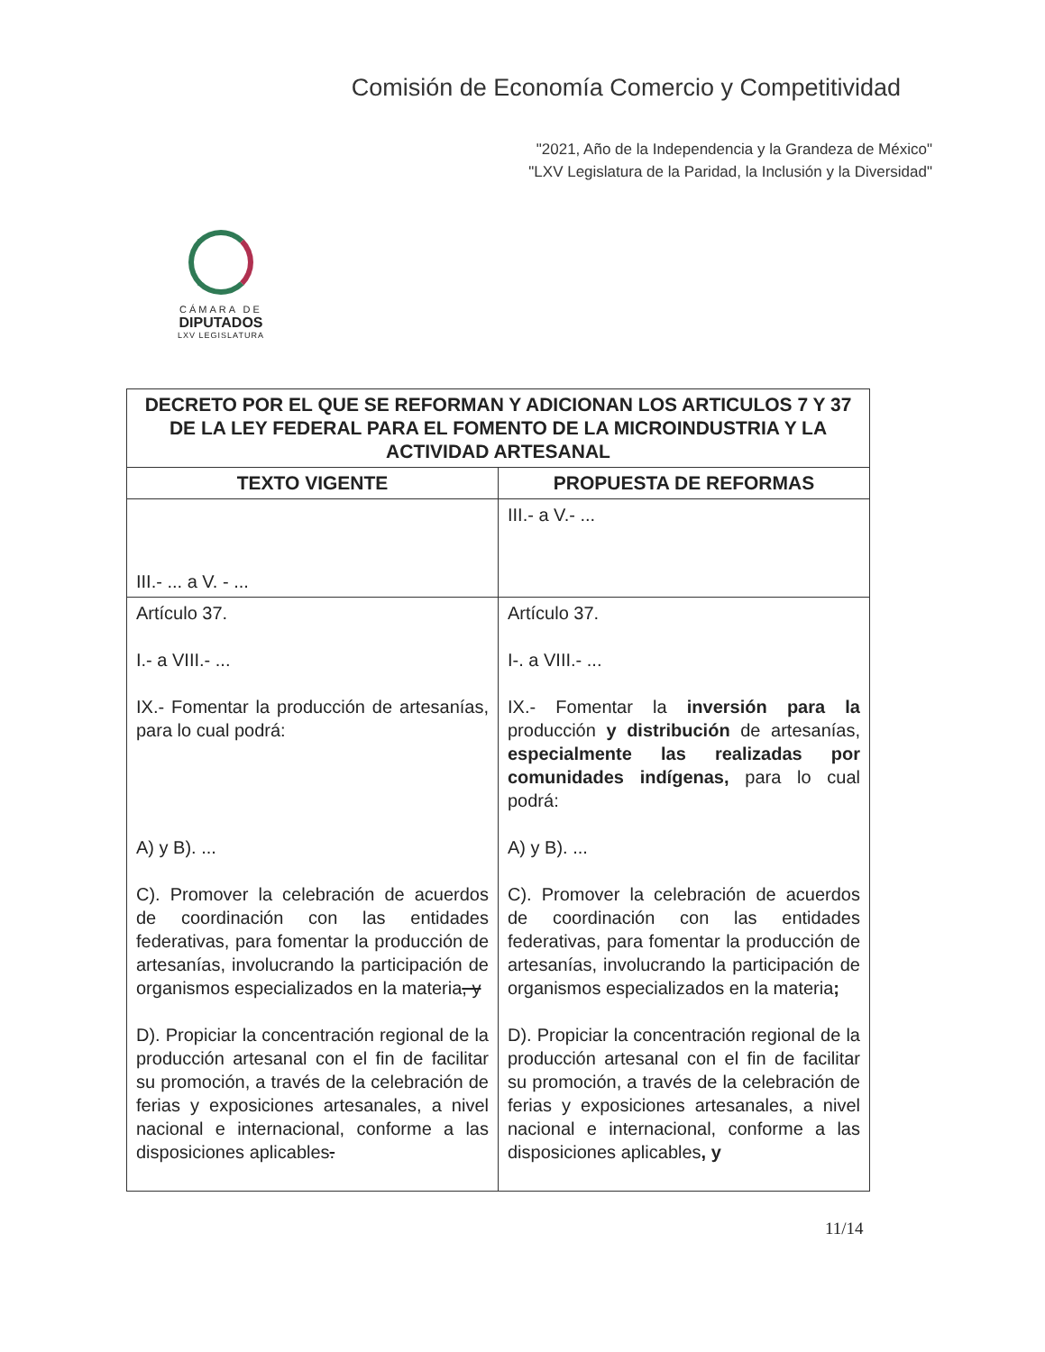Comisión de Economía Comercio y Competitividad
"2021, Año de la Independencia y la Grandeza de México"
"LXV Legislatura de la Paridad, la Inclusión y la Diversidad"
CÁMARA DE
DIPUTADOS
LXV LEGISLATURA
| DECRETO POR EL QUE SE REFORMAN Y ADICIONAN LOS ARTICULOS 7 Y 37 DE LA LEY FEDERAL PARA EL FOMENTO DE LA MICROINDUSTRIA Y LA ACTIVIDAD ARTESANAL | |
| --- | --- |
| TEXTO VIGENTE | PROPUESTA DE REFORMAS |
| III.- ... a V. - ... | III.- a V.- ... |
| Artículo 37. I.- a VIII.- ... IX.- Fomentar la producción de artesanías, para lo cual podrá: A) y B). ... C). Promover la celebración de acuerdos de coordinación con las entidades federativas, para fomentar la producción de artesanías, involucrando la participación de organismos especializados en la materia , y D). Propiciar la concentración regional de la producción artesanal con el fin de facilitar su promoción, a través de la celebración de ferias y exposiciones artesanales, a nivel nacional e internacional, conforme a las disposiciones aplicables . | Artículo 37. I-. a VIII.- ... IX.- Fomentar la inversión para la producción y distribución de artesanías, especialmente las realizadas por comunidades indígenas, para lo cual podrá: A) y B). ... C). Promover la celebración de acuerdos de coordinación con las entidades federativas, para fomentar la producción de artesanías, involucrando la participación de organismos especializados en la materia ; D). Propiciar la concentración regional de la producción artesanal con el fin de facilitar su promoción, a través de la celebración de ferias y exposiciones artesanales, a nivel nacional e internacional, conforme a las disposiciones aplicables , y |
11/14